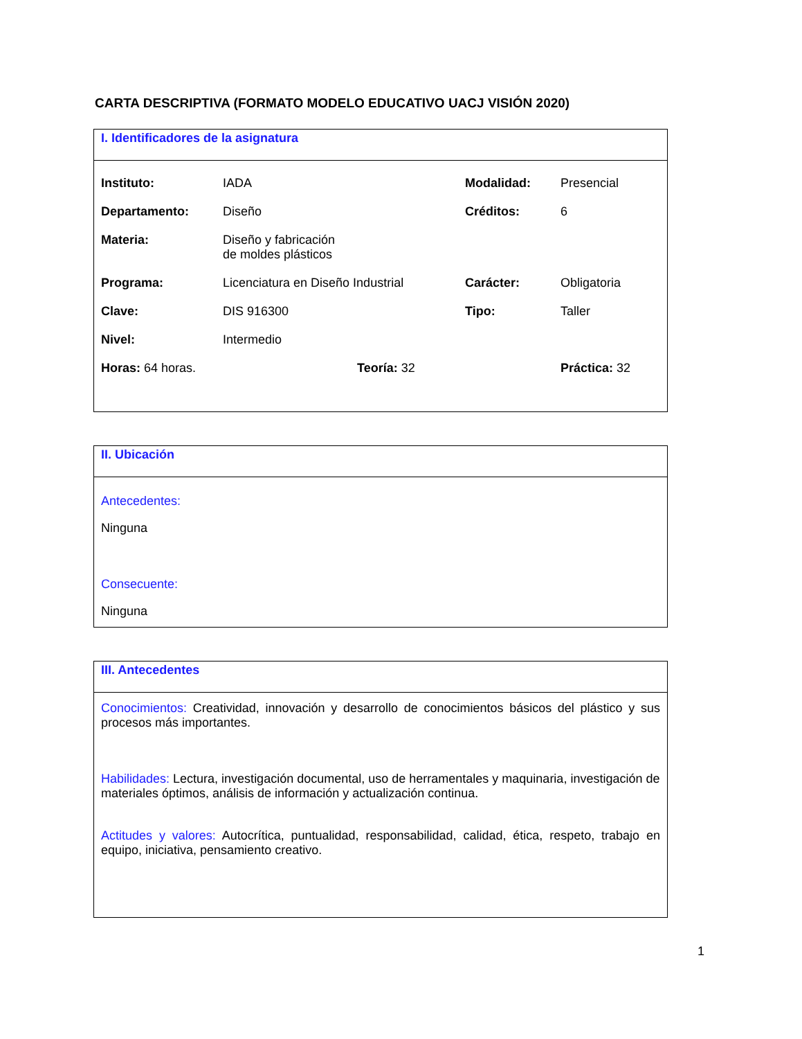CARTA DESCRIPTIVA (FORMATO MODELO EDUCATIVO UACJ VISIÓN 2020)
I. Identificadores de la asignatura
| Instituto: | IADA | Modalidad: | Presencial |
| Departamento: | Diseño | Créditos: | 6 |
| Materia: | Diseño y fabricación de moldes plásticos | | |
| Programa: | Licenciatura en Diseño Industrial | Carácter: | Obligatoria |
| Clave: | DIS 916300 | Tipo: | Taller |
| Nivel: | Intermedio | | |
| Horas: 64 horas. | Teoría: 32 | Práctica: 32 |
II. Ubicación
Antecedentes:
Ninguna
Consecuente:
Ninguna
III. Antecedentes
Conocimientos: Creatividad, innovación y desarrollo de conocimientos básicos del plástico y sus procesos más importantes.
Habilidades: Lectura, investigación documental, uso de herramentales y maquinaria, investigación de materiales óptimos, análisis de información y actualización continua.
Actitudes y valores: Autocrítica, puntualidad, responsabilidad, calidad, ética, respeto, trabajo en equipo, iniciativa, pensamiento creativo.
1